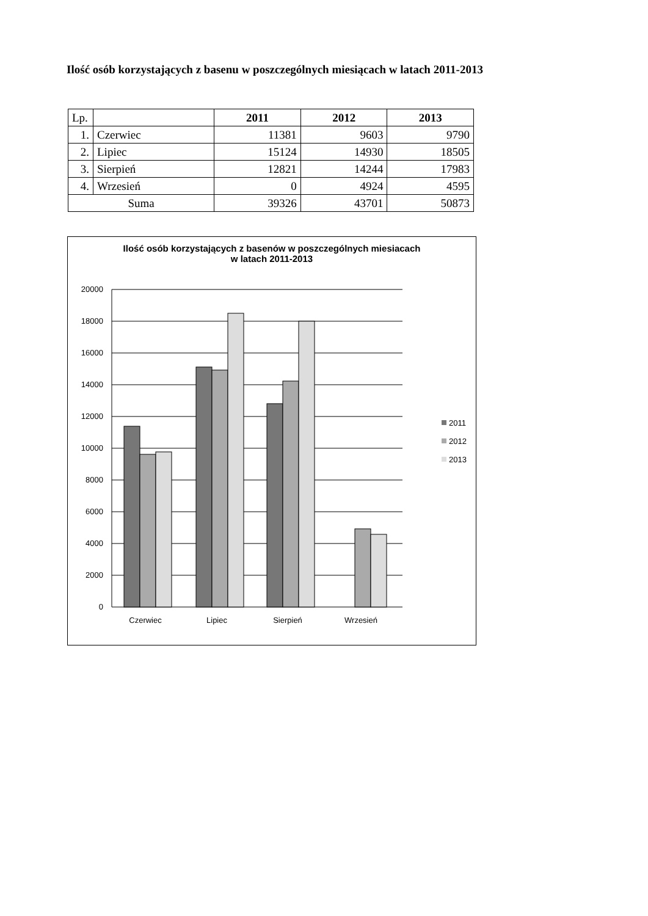Ilość osób korzystających z basenu w poszczególnych miesiącach w latach 2011-2013
| Lp. | | 2011 | 2012 | 2013 |
| 1. | Czerwiec | 11381 | 9603 | 9790 |
| 2. | Lipiec | 15124 | 14930 | 18505 |
| 3. | Sierpień | 12821 | 14244 | 17983 |
| 4. | Wrzesień | 0 | 4924 | 4595 |
| Suma | | 39326 | 43701 | 50873 |
Ilość osób korzystających z basenów w poszczególnych miesiacach
w latach 2011-2013
20000
18000
16000
14000
12000
10000
8000
6000
4000
2000
0
Czerwiec
Lipiec
Sierpień
Wrzesień
2011
2012
2013